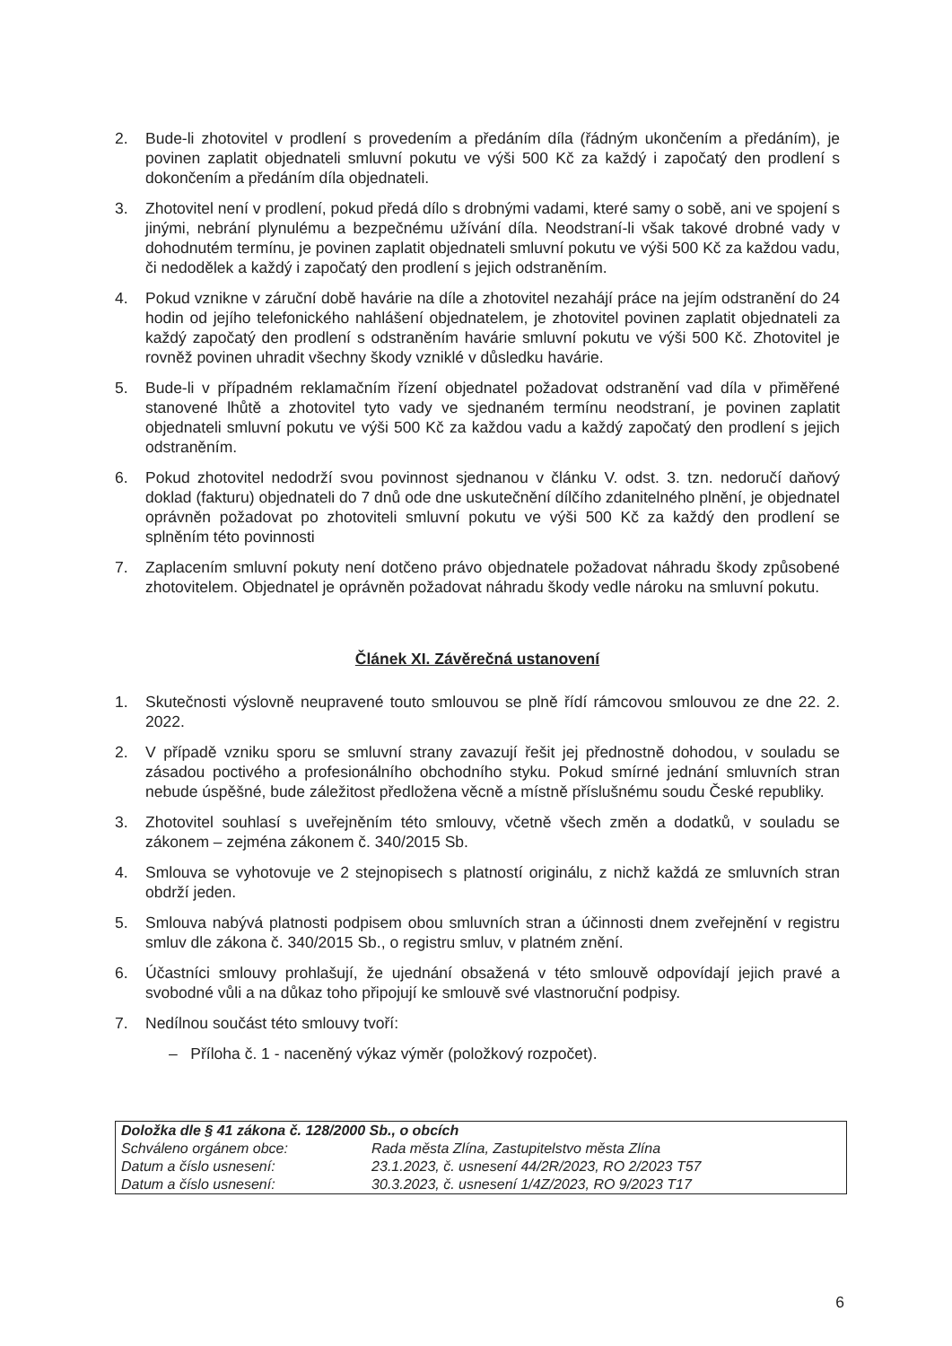2. Bude-li zhotovitel v prodlení s provedením a předáním díla (řádným ukončením a předáním), je povinen zaplatit objednateli smluvní pokutu ve výši 500 Kč za každý i započatý den prodlení s dokončením a předáním díla objednateli.
3. Zhotovitel není v prodlení, pokud předá dílo s drobnými vadami, které samy o sobě, ani ve spojení s jinými, nebrání plynulému a bezpečnému užívání díla. Neodstraní-li však takové drobné vady v dohodnutém termínu, je povinen zaplatit objednateli smluvní pokutu ve výši 500 Kč za každou vadu, či nedodělek a každý i započatý den prodlení s jejich odstraněním.
4. Pokud vznikne v záruční době havárie na díle a zhotovitel nezahájí práce na jejím odstranění do 24 hodin od jejího telefonického nahlášení objednatelem, je zhotovitel povinen zaplatit objednateli za každý započatý den prodlení s odstraněním havárie smluvní pokutu ve výši 500 Kč. Zhotovitel je rovněž povinen uhradit všechny škody vzniklé v důsledku havárie.
5. Bude-li v případném reklamačním řízení objednatel požadovat odstranění vad díla v přiměřené stanovené lhůtě a zhotovitel tyto vady ve sjednaném termínu neodstraní, je povinen zaplatit objednateli smluvní pokutu ve výši 500 Kč za každou vadu a každý započatý den prodlení s jejich odstraněním.
6. Pokud zhotovitel nedodrží svou povinnost sjednanou v článku V. odst. 3. tzn. nedoručí daňový doklad (fakturu) objednateli do 7 dnů ode dne uskutečnění dílčího zdanitelného plnění, je objednatel oprávněn požadovat po zhotoviteli smluvní pokutu ve výši 500 Kč za každý den prodlení se splněním této povinnosti
7. Zaplacením smluvní pokuty není dotčeno právo objednatele požadovat náhradu škody způsobené zhotovitelem. Objednatel je oprávněn požadovat náhradu škody vedle nároku na smluvní pokutu.
Článek XI. Závěrečná ustanovení
1. Skutečnosti výslovně neupravené touto smlouvou se plně řídí rámcovou smlouvou ze dne 22. 2. 2022.
2. V případě vzniku sporu se smluvní strany zavazují řešit jej přednostně dohodou, v souladu se zásadou poctivého a profesionálního obchodního styku. Pokud smírné jednání smluvních stran nebude úspěšné, bude záležitost předložena věcně a místně příslušnému soudu České republiky.
3. Zhotovitel souhlasí s uveřejněním této smlouvy, včetně všech změn a dodatků, v souladu se zákonem – zejména zákonem č. 340/2015 Sb.
4. Smlouva se vyhotovuje ve 2 stejnopisech s platností originálu, z nichž každá ze smluvních stran obdrží jeden.
5. Smlouva nabývá platnosti podpisem obou smluvních stran a účinnosti dnem zveřejnění v registru smluv dle zákona č. 340/2015 Sb., o registru smluv, v platném znění.
6. Účastníci smlouvy prohlašují, že ujednání obsažená v této smlouvě odpovídají jejich pravé a svobodné vůli a na důkaz toho připojují ke smlouvě své vlastnoruční podpisy.
7. Nedílnou součást této smlouvy tvoří:
– Příloha č. 1 - naceněný výkaz výměr (položkový rozpočet).
| Doložka dle § 41 zákona č. 128/2000 Sb., o obcích | |
| Schváleno orgánem obce: | Rada města Zlína, Zastupitelstvo města Zlína |
| Datum a číslo usnesení: | 23.1.2023, č. usnesení 44/2R/2023, RO 2/2023 T57 |
| Datum a číslo usnesení: | 30.3.2023, č. usnesení 1/4Z/2023, RO 9/2023 T17 |
6